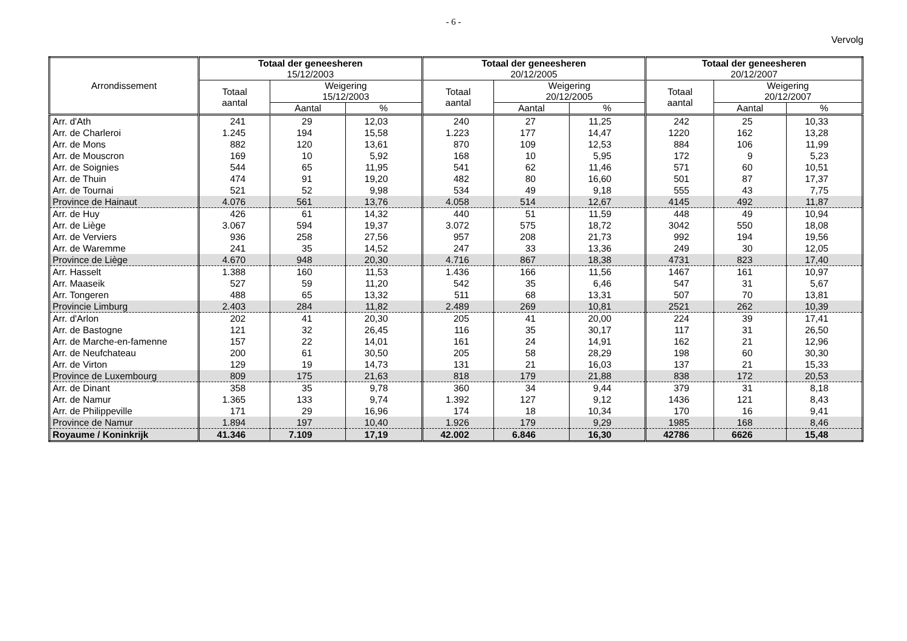- 6 -
Vervolg
| Arrondissement | Totaal der geneesheren 15/12/2003 | | | Totaal der geneesheren 20/12/2005 | | | Totaal der geneesheren 20/12/2007 | | |
| --- | --- | --- | --- | --- | --- | --- | --- | --- | --- |
| | Totaal aantal | Weigering 15/12/2003 | | Totaal aantal | Weigering 20/12/2005 | | Totaal aantal | Weigering 20/12/2007 | |
| | | Aantal | % | | Aantal | % | | Aantal | % |
| Arr. d'Ath | 241 | 29 | 12,03 | 240 | 27 | 11,25 | 242 | 25 | 10,33 |
| Arr. de Charleroi | 1.245 | 194 | 15,58 | 1.223 | 177 | 14,47 | 1220 | 162 | 13,28 |
| Arr. de Mons | 882 | 120 | 13,61 | 870 | 109 | 12,53 | 884 | 106 | 11,99 |
| Arr. de Mouscron | 169 | 10 | 5,92 | 168 | 10 | 5,95 | 172 | 9 | 5,23 |
| Arr. de Soignies | 544 | 65 | 11,95 | 541 | 62 | 11,46 | 571 | 60 | 10,51 |
| Arr. de Thuin | 474 | 91 | 19,20 | 482 | 80 | 16,60 | 501 | 87 | 17,37 |
| Arr. de Tournai | 521 | 52 | 9,98 | 534 | 49 | 9,18 | 555 | 43 | 7,75 |
| Province de Hainaut | 4.076 | 561 | 13,76 | 4.058 | 514 | 12,67 | 4145 | 492 | 11,87 |
| Arr. de Huy | 426 | 61 | 14,32 | 440 | 51 | 11,59 | 448 | 49 | 10,94 |
| Arr. de Liège | 3.067 | 594 | 19,37 | 3.072 | 575 | 18,72 | 3042 | 550 | 18,08 |
| Arr. de Verviers | 936 | 258 | 27,56 | 957 | 208 | 21,73 | 992 | 194 | 19,56 |
| Arr. de Waremme | 241 | 35 | 14,52 | 247 | 33 | 13,36 | 249 | 30 | 12,05 |
| Province de Liège | 4.670 | 948 | 20,30 | 4.716 | 867 | 18,38 | 4731 | 823 | 17,40 |
| Arr. Hasselt | 1.388 | 160 | 11,53 | 1.436 | 166 | 11,56 | 1467 | 161 | 10,97 |
| Arr. Maaseik | 527 | 59 | 11,20 | 542 | 35 | 6,46 | 547 | 31 | 5,67 |
| Arr. Tongeren | 488 | 65 | 13,32 | 511 | 68 | 13,31 | 507 | 70 | 13,81 |
| Provincie Limburg | 2.403 | 284 | 11,82 | 2.489 | 269 | 10,81 | 2521 | 262 | 10,39 |
| Arr. d'Arlon | 202 | 41 | 20,30 | 205 | 41 | 20,00 | 224 | 39 | 17,41 |
| Arr. de Bastogne | 121 | 32 | 26,45 | 116 | 35 | 30,17 | 117 | 31 | 26,50 |
| Arr. de Marche-en-famenne | 157 | 22 | 14,01 | 161 | 24 | 14,91 | 162 | 21 | 12,96 |
| Arr. de Neufchateau | 200 | 61 | 30,50 | 205 | 58 | 28,29 | 198 | 60 | 30,30 |
| Arr. de Virton | 129 | 19 | 14,73 | 131 | 21 | 16,03 | 137 | 21 | 15,33 |
| Province de Luxembourg | 809 | 175 | 21,63 | 818 | 179 | 21,88 | 838 | 172 | 20,53 |
| Arr. de Dinant | 358 | 35 | 9,78 | 360 | 34 | 9,44 | 379 | 31 | 8,18 |
| Arr. de Namur | 1.365 | 133 | 9,74 | 1.392 | 127 | 9,12 | 1436 | 121 | 8,43 |
| Arr. de Philippeville | 171 | 29 | 16,96 | 174 | 18 | 10,34 | 170 | 16 | 9,41 |
| Province de Namur | 1.894 | 197 | 10,40 | 1.926 | 179 | 9,29 | 1985 | 168 | 8,46 |
| Royaume / Koninkrijk | 41.346 | 7.109 | 17,19 | 42.002 | 6.846 | 16,30 | 42786 | 6626 | 15,48 |